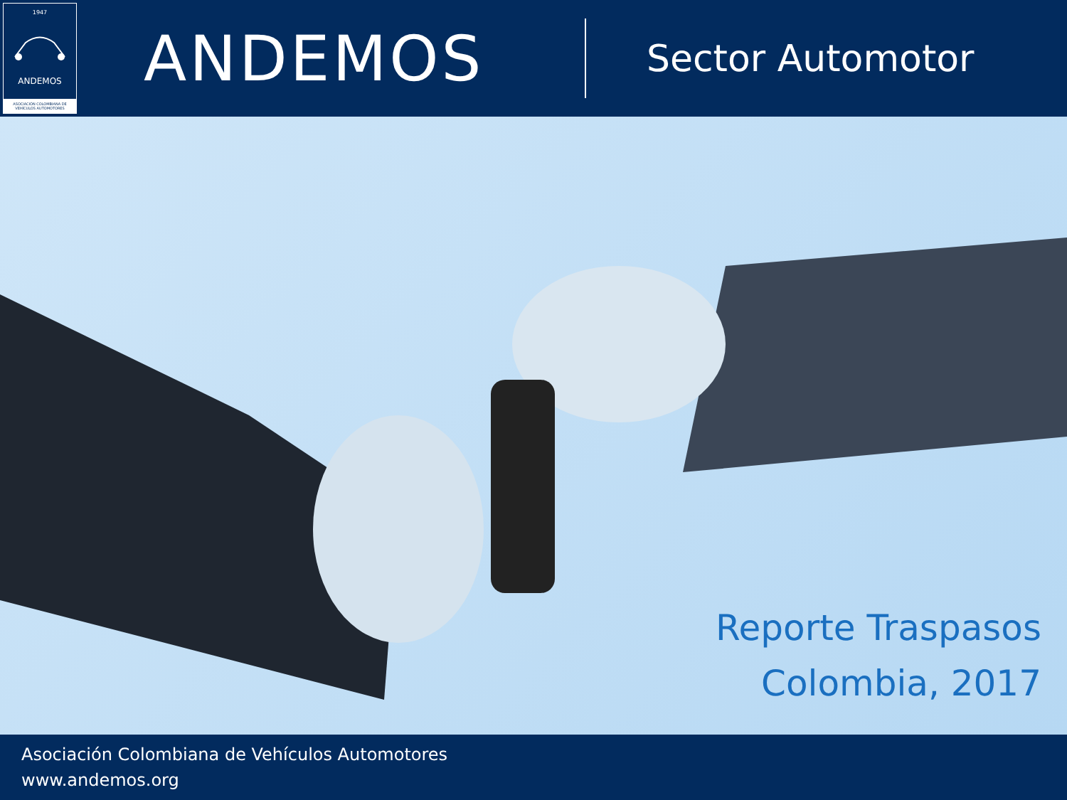1947
ANDEMOS
ASOCIACIÓN COLOMBIANA DE VEHÍCULOS AUTOMOTORES
ANDEMOS
Sector Automotor
Reporte Traspasos
Colombia, 2017
Asociación Colombiana de Vehículos Automotores
www.andemos.org